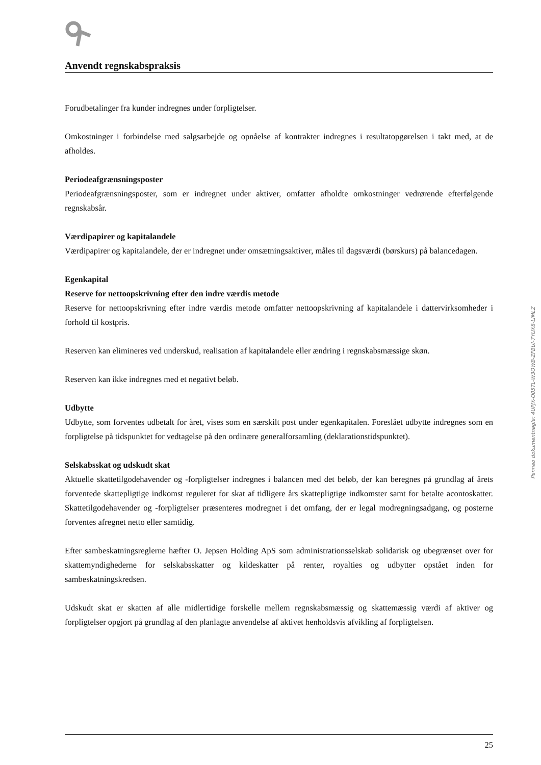Anvendt regnskabspraksis
Forudbetalinger fra kunder indregnes under forpligtelser.
Omkostninger i forbindelse med salgsarbejde og opnåelse af kontrakter indregnes i resultatopgørelsen i takt med, at de afholdes.
Periodeafgrænsningsposter
Periodeafgrænsningsposter, som er indregnet under aktiver, omfatter afholdte omkostninger vedrørende efterfølgende regnskabsår.
Værdipapirer og kapitalandele
Værdipapirer og kapitalandele, der er indregnet under omsætningsaktiver, måles til dagsværdi (børskurs) på balancedagen.
Egenkapital
Reserve for nettoopskrivning efter den indre værdis metode
Reserve for nettoopskrivning efter indre værdis metode omfatter nettoopskrivning af kapitalandele i dattervirksomheder i forhold til kostpris.
Reserven kan elimineres ved underskud, realisation af kapitalandele eller ændring i regnskabsmæssige skøn.
Reserven kan ikke indregnes med et negativt beløb.
Udbytte
Udbytte, som forventes udbetalt for året, vises som en særskilt post under egenkapitalen. Foreslået udbytte indregnes som en forpligtelse på tidspunktet for vedtagelse på den ordinære generalforsamling (deklarationstidspunktet).
Selskabsskat og udskudt skat
Aktuelle skattetilgodehavender og -forpligtelser indregnes i balancen med det beløb, der kan beregnes på grundlag af årets forventede skattepligtige indkomst reguleret for skat af tidligere års skattepligtige indkomster samt for betalte acontoskatter. Skattetilgodehavender og -forpligtelser præsenteres modregnet i det omfang, der er legal modregningsadgang, og posterne forventes afregnet netto eller samtidig.
Efter sambeskatningsreglerne hæfter O. Jepsen Holding ApS som administrationsselskab solidarisk og ubegrænset over for skattemyndighederne for selskabsskatter og kildeskatter på renter, royalties og udbytter opstået inden for sambeskatningskredsen.
Udskudt skat er skatten af alle midlertidige forskelle mellem regnskabsmæssig og skattemæssig værdi af aktiver og forpligtelser opgjort på grundlag af den planlagte anvendelse af aktivet henholdsvis afvikling af forpligtelsen.
Penneo dokumentnøgle: 4UPJX-O05TL-W3OWB-ZFBUI-7YUX8-LIMLZ
25